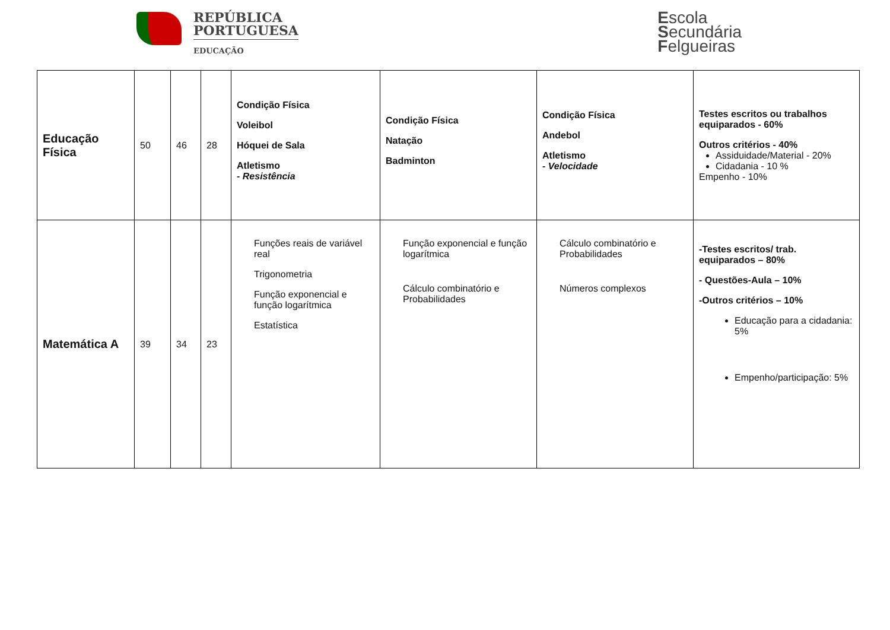REPÚBLICA
PORTUGUESA
EDUCAÇÃO
Escola
Secundária
Felgueiras
| Educação Física | 50 | 46 | 28 | Condição Física Voleibol Hóquei de Sala Atletismo - Resistência | Condição Física Natação Badminton | Condição Física Andebol Atletismo - Velocidade | Testes escritos ou trabalhos equiparados - 60% Outros critérios - 40% Assiduidade/Material - 20% Cidadania - 10 % Empenho - 10% |
| Matemática A | 39 | 34 | 23 | Funções reais de variável real Trigonometria Função exponencial e função logarítmica Estatística | Função exponencial e função logarítmica Cálculo combinatório e Probabilidades | Cálculo combinatório e Probabilidades Números complexos | -Testes escritos/ trab. equiparados – 80% - Questões-Aula – 10% -Outros critérios – 10% Educação para a cidadania: 5% Empenho/participação: 5% |